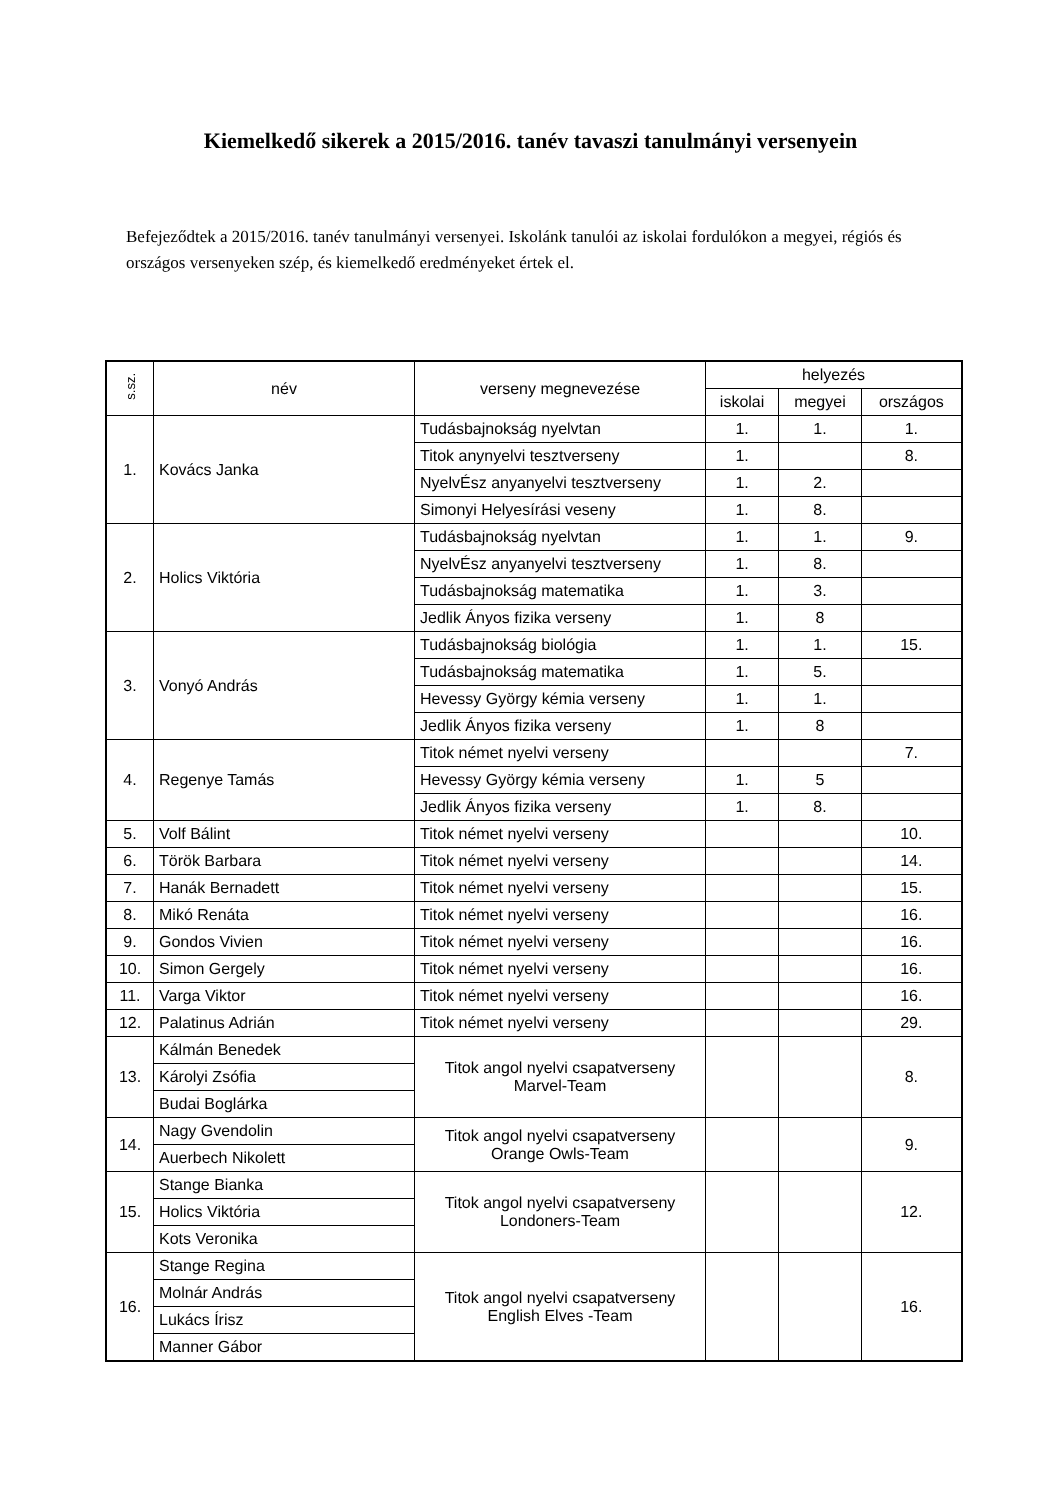Kiemelkedő sikerek a 2015/2016. tanév tavaszi tanulmányi versenyein
Befejeződtek a 2015/2016. tanév tanulmányi versenyei. Iskolánk tanulói az iskolai fordulókon a megyei, régiós és országos versenyeken szép, és kiemelkedő eredményeket értek el.
| s.sz. | név | verseny megnevezése | helyezés | | |
| --- | --- | --- | --- | --- | --- |
| | | | iskolai | megyei | országos |
| 1. | Kovács Janka | Tudásbajnokság nyelvtan | 1. | 1. | 1. |
| | | Titok anynyelvi tesztverseny | 1. | | 8. |
| | | NyelvÉsz anyanyelvi tesztverseny | 1. | 2. | |
| | | Simonyi Helyesírási veseny | 1. | 8. | |
| 2. | Holics Viktória | Tudásbajnokság nyelvtan | 1. | 1. | 9. |
| | | NyelvÉsz anyanyelvi tesztverseny | 1. | 8. | |
| | | Tudásbajnokság matematika | 1. | 3. | |
| | | Jedlik Ányos fizika verseny | 1. | 8 | |
| 3. | Vonyó András | Tudásbajnokság biológia | 1. | 1. | 15. |
| | | Tudásbajnokság matematika | 1. | 5. | |
| | | Hevessy György kémia verseny | 1. | 1. | |
| | | Jedlik Ányos fizika verseny | 1. | 8 | |
| 4. | Regenye Tamás | Titok német nyelvi verseny | | | 7. |
| | | Hevessy György kémia verseny | 1. | 5 | |
| | | Jedlik Ányos fizika verseny | 1. | 8. | |
| 5. | Volf Bálint | Titok német nyelvi verseny | | | 10. |
| 6. | Török Barbara | Titok német nyelvi verseny | | | 14. |
| 7. | Hanák Bernadett | Titok német nyelvi verseny | | | 15. |
| 8. | Mikó Renáta | Titok német nyelvi verseny | | | 16. |
| 9. | Gondos Vivien | Titok német nyelvi verseny | | | 16. |
| 10. | Simon Gergely | Titok német nyelvi verseny | | | 16. |
| 11. | Varga Viktor | Titok német nyelvi verseny | | | 16. |
| 12. | Palatinus Adrián | Titok német nyelvi verseny | | | 29. |
| 13. | Kálmán Benedek | Titok angol nyelvi csapatverseny Marvel-Team | | | 8. |
| | Károlyi Zsófia | | | | |
| | Budai Boglárka | | | | |
| 14. | Nagy Gvendolin | Titok angol nyelvi csapatverseny Orange Owls-Team | | | 9. |
| | Auerbech Nikolett | | | | |
| 15. | Stange Bianka | Titok angol nyelvi csapatverseny Londoners-Team | | | 12. |
| | Holics Viktória | | | | |
| | Kots Veronika | | | | |
| 16. | Stange Regina | Titok angol nyelvi csapatverseny English Elves -Team | | | 16. |
| | Molnár András | | | | |
| | Lukács Írisz | | | | |
| | Manner Gábor | | | | |